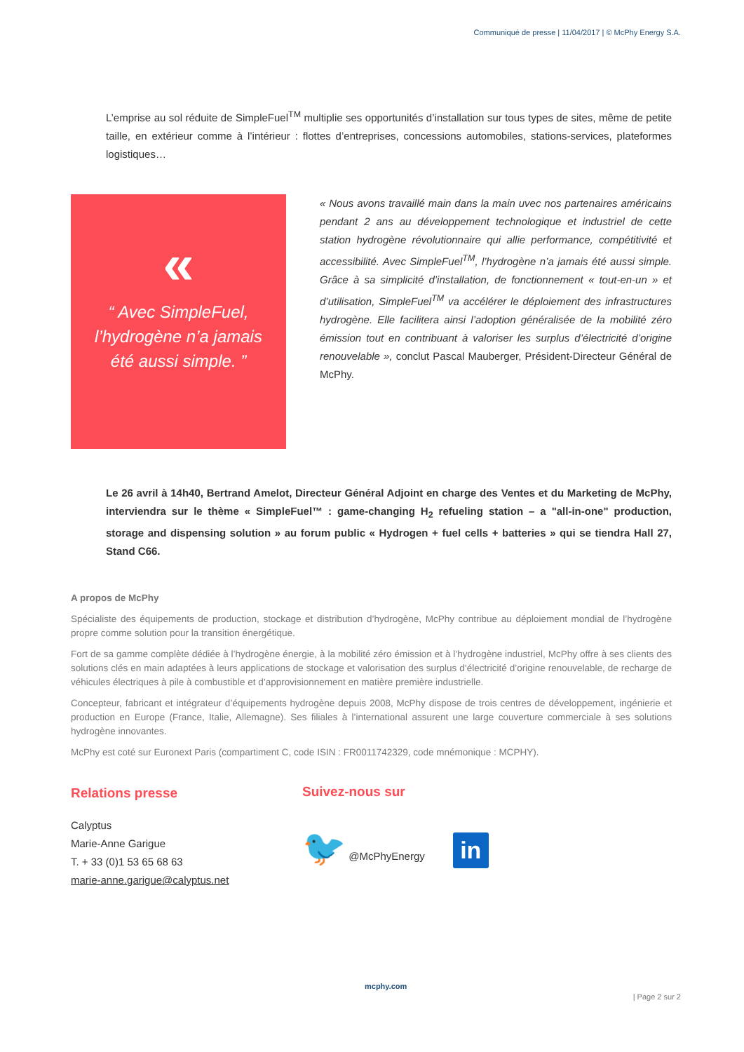Communiqué de presse | 11/04/2017 | © McPhy Energy S.A.
L’emprise au sol réduite de SimpleFuel<sup>TM</sup> multiplie ses opportunités d’installation sur tous types de sites, même de petite taille, en extérieur comme à l’intérieur : flottes d’entreprises, concessions automobiles, stations-services, plateformes logistiques…
«
“ Avec SimpleFuel,
l’hydrogène n’a jamais
été aussi simple. ”
« Nous avons travaillé main dans la main uvec nos partenaires américains pendant 2 ans au développement technologique et industriel de cette station hydrogène révolutionnaire qui allie performance, compétitivité et accessibilité. Avec SimpleFuel<sup>TM</sup>, l’hydrogène n’a jamais été aussi simple. Grâce à sa simplicité d’installation, de fonctionnement « tout-en-un » et d’utilisation, SimpleFuel<sup>TM</sup> va accélérer le déploiement des infrastructures hydrogène. Elle facilitera ainsi l’adoption généralisée de la mobilité zéro émission tout en contribuant à valoriser les surplus d’électricité d’origine renouvelable », conclut Pascal Mauberger, Président-Directeur Général de McPhy.
Le 26 avril à 14h40, Bertrand Amelot, Directeur Général Adjoint en charge des Ventes et du Marketing de McPhy, interviendra sur le thème « SimpleFuel™ : game-changing H<sub>2</sub> refueling station – a "all-in-one" production, storage and dispensing solution » au forum public « Hydrogen + fuel cells + batteries » qui se tiendra Hall 27, Stand C66.
A propos de McPhy
Spécialiste des équipements de production, stockage et distribution d’hydrogène, McPhy contribue au déploiement mondial de l’hydrogène propre comme solution pour la transition énergétique.
Fort de sa gamme complète dédiée à l’hydrogène énergie, à la mobilité zéro émission et à l’hydrogène industriel, McPhy offre à ses clients des solutions clés en main adaptées à leurs applications de stockage et valorisation des surplus d’électricité d’origine renouvelable, de recharge de véhicules électriques à pile à combustible et d’approvisionnement en matière première industrielle.
Concepteur, fabricant et intégrateur d’équipements hydrogène depuis 2008, McPhy dispose de trois centres de développement, ingénierie et production en Europe (France, Italie, Allemagne). Ses filiales à l’international assurent une large couverture commerciale à ses solutions hydrogène innovantes.
McPhy est coté sur Euronext Paris (compartiment C, code ISIN : FR0011742329, code mnémonique : MCPHY).
Relations presse
Calyptus
Marie-Anne Garigue
T. + 33 (0)1 53 65 68 63
marie-anne.garigue@calyptus.net
Suivez-nous sur
🐦 @McPhyEnergy in
mcphy.com
| Page 2 sur 2